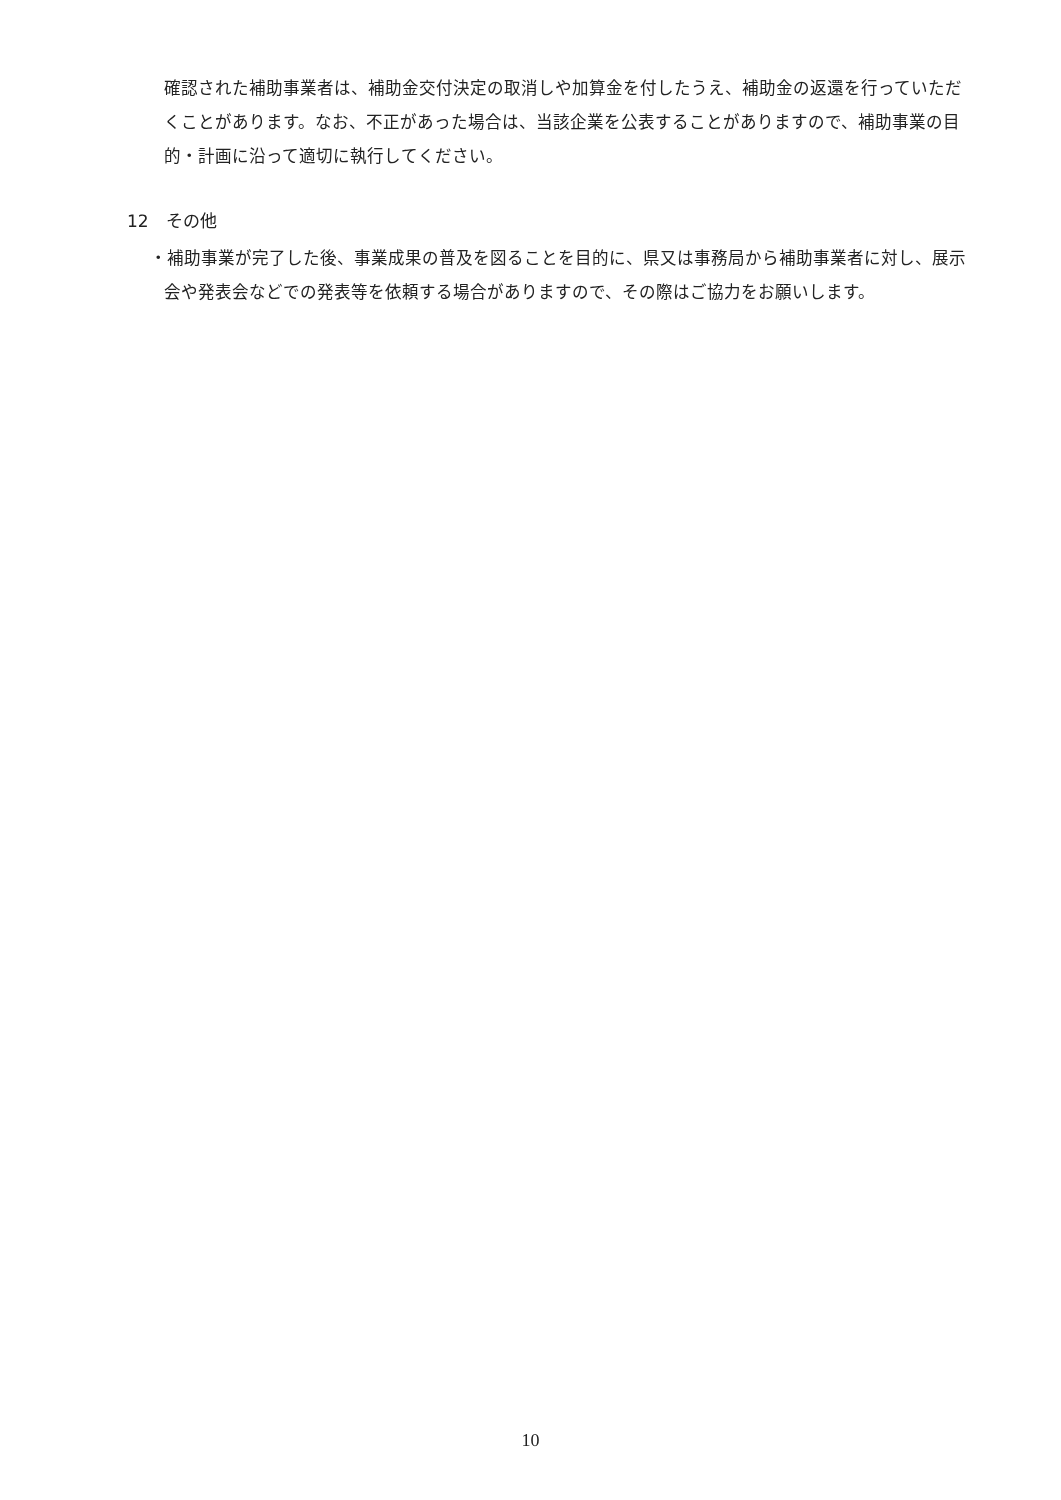確認された補助事業者は、補助金交付決定の取消しや加算金を付したうえ、補助金の返還を行っていただくことがあります。なお、不正があった場合は、当該企業を公表することがありますので、補助事業の目的・計画に沿って適切に執行してください。
12　その他
・補助事業が完了した後、事業成果の普及を図ることを目的に、県又は事務局から補助事業者に対し、展示会や発表会などでの発表等を依頼する場合がありますので、その際はご協力をお願いします。
10